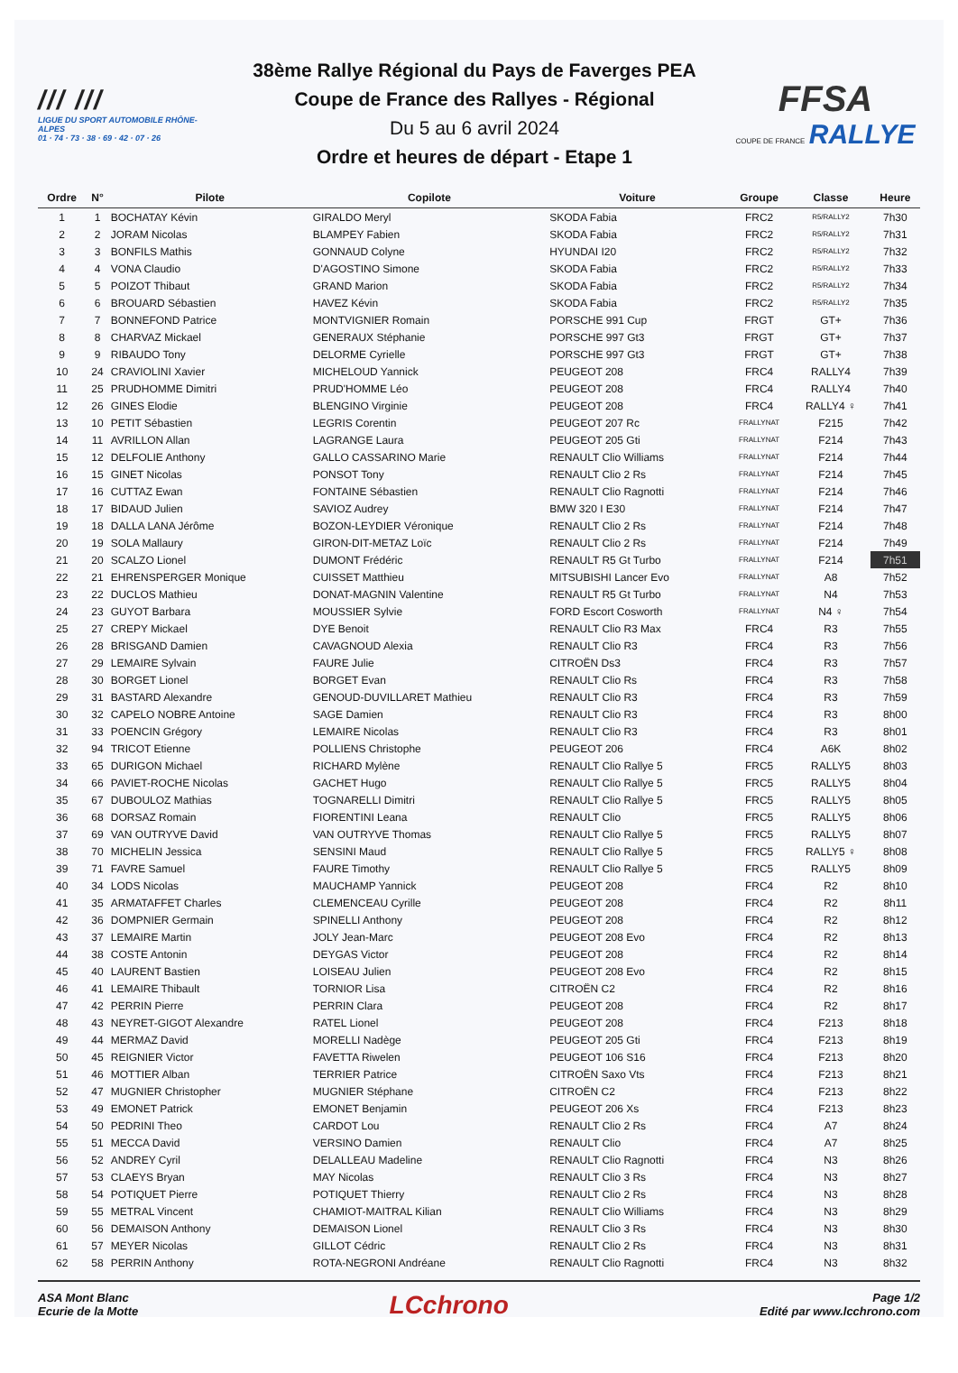/// ///
LIGUE DU SPORT AUTOMOBILE RHÔNE-ALPES
01 · 74 · 73 · 38 · 69 · 42 · 07 · 26
38ème Rallye Régional du Pays de Faverges PEA
Coupe de France des Rallyes - Régional
Du 5 au 6 avril 2024
Ordre et heures de départ - Etape 1
FFSA
COUPE DE FRANCE RALLYE
| Ordre | N° | Pilote | Copilote | Voiture | Groupe | Classe | Heure |
| --- | --- | --- | --- | --- | --- | --- | --- |
| 1 | 1 | BOCHATAY Kévin | GIRALDO Meryl | SKODA Fabia | FRC2 | R5/RALLY2 | 7h30 |
| 2 | 2 | JORAM Nicolas | BLAMPEY Fabien | SKODA Fabia | FRC2 | R5/RALLY2 | 7h31 |
| 3 | 3 | BONFILS Mathis | GONNAUD Colyne | HYUNDAI I20 | FRC2 | R5/RALLY2 | 7h32 |
| 4 | 4 | VONA Claudio | D'AGOSTINO Simone | SKODA Fabia | FRC2 | R5/RALLY2 | 7h33 |
| 5 | 5 | POIZOT Thibaut | GRAND Marion | SKODA Fabia | FRC2 | R5/RALLY2 | 7h34 |
| 6 | 6 | BROUARD Sébastien | HAVEZ Kévin | SKODA Fabia | FRC2 | R5/RALLY2 | 7h35 |
| 7 | 7 | BONNEFOND Patrice | MONTVIGNIER Romain | PORSCHE 991 Cup | FRGT | GT+ | 7h36 |
| 8 | 8 | CHARVAZ Mickael | GENERAUX Stéphanie | PORSCHE 997 Gt3 | FRGT | GT+ | 7h37 |
| 9 | 9 | RIBAUDO Tony | DELORME Cyrielle | PORSCHE 997 Gt3 | FRGT | GT+ | 7h38 |
| 10 | 24 | CRAVIOLINI Xavier | MICHELOUD Yannick | PEUGEOT 208 | FRC4 | RALLY4 | 7h39 |
| 11 | 25 | PRUDHOMME Dimitri | PRUD'HOMME Léo | PEUGEOT 208 | FRC4 | RALLY4 | 7h40 |
| 12 | 26 | GINES Elodie | BLENGINO Virginie | PEUGEOT 208 | FRC4 | RALLY4 ♀ | 7h41 |
| 13 | 10 | PETIT Sébastien | LEGRIS Corentin | PEUGEOT 207 Rc | FRALLYNAT | F215 | 7h42 |
| 14 | 11 | AVRILLON Allan | LAGRANGE Laura | PEUGEOT 205 Gti | FRALLYNAT | F214 | 7h43 |
| 15 | 12 | DELFOLIE Anthony | GALLO CASSARINO Marie | RENAULT Clio Williams | FRALLYNAT | F214 | 7h44 |
| 16 | 15 | GINET Nicolas | PONSOT Tony | RENAULT Clio 2 Rs | FRALLYNAT | F214 | 7h45 |
| 17 | 16 | CUTTAZ Ewan | FONTAINE Sébastien | RENAULT Clio Ragnotti | FRALLYNAT | F214 | 7h46 |
| 18 | 17 | BIDAUD Julien | SAVIOZ Audrey | BMW 320 I E30 | FRALLYNAT | F214 | 7h47 |
| 19 | 18 | DALLA LANA Jérôme | BOZON-LEYDIER Véronique | RENAULT Clio 2 Rs | FRALLYNAT | F214 | 7h48 |
| 20 | 19 | SOLA Mallaury | GIRON-DIT-METAZ Loïc | RENAULT Clio 2 Rs | FRALLYNAT | F214 | 7h49 |
| 21 | 20 | SCALZO Lionel | DUMONT Frédéric | RENAULT R5 Gt Turbo | FRALLYNAT | F214 | 7h51 |
| 22 | 21 | EHRENSPERGER Monique | CUISSET Matthieu | MITSUBISHI Lancer Evo | FRALLYNAT | A8 | 7h52 |
| 23 | 22 | DUCLOS Mathieu | DONAT-MAGNIN Valentine | RENAULT R5 Gt Turbo | FRALLYNAT | N4 | 7h53 |
| 24 | 23 | GUYOT Barbara | MOUSSIER Sylvie | FORD Escort Cosworth | FRALLYNAT | N4 ♀ | 7h54 |
| 25 | 27 | CREPY Mickael | DYE Benoit | RENAULT Clio R3 Max | FRC4 | R3 | 7h55 |
| 26 | 28 | BRISGAND Damien | CAVAGNOUD Alexia | RENAULT Clio R3 | FRC4 | R3 | 7h56 |
| 27 | 29 | LEMAIRE Sylvain | FAURE Julie | CITROËN Ds3 | FRC4 | R3 | 7h57 |
| 28 | 30 | BORGET Lionel | BORGET Evan | RENAULT Clio Rs | FRC4 | R3 | 7h58 |
| 29 | 31 | BASTARD Alexandre | GENOUD-DUVILLARET Mathieu | RENAULT Clio R3 | FRC4 | R3 | 7h59 |
| 30 | 32 | CAPELO NOBRE Antoine | SAGE Damien | RENAULT Clio R3 | FRC4 | R3 | 8h00 |
| 31 | 33 | POENCIN Grégory | LEMAIRE Nicolas | RENAULT Clio R3 | FRC4 | R3 | 8h01 |
| 32 | 94 | TRICOT Etienne | POLLIENS Christophe | PEUGEOT 206 | FRC4 | A6K | 8h02 |
| 33 | 65 | DURIGON Michael | RICHARD Mylène | RENAULT Clio Rallye 5 | FRC5 | RALLY5 | 8h03 |
| 34 | 66 | PAVIET-ROCHE Nicolas | GACHET Hugo | RENAULT Clio Rallye 5 | FRC5 | RALLY5 | 8h04 |
| 35 | 67 | DUBOULOZ Mathias | TOGNARELLI Dimitri | RENAULT Clio Rallye 5 | FRC5 | RALLY5 | 8h05 |
| 36 | 68 | DORSAZ Romain | FIORENTINI Leana | RENAULT Clio | FRC5 | RALLY5 | 8h06 |
| 37 | 69 | VAN OUTRYVE David | VAN OUTRYVE Thomas | RENAULT Clio Rallye 5 | FRC5 | RALLY5 | 8h07 |
| 38 | 70 | MICHELIN Jessica | SENSINI Maud | RENAULT Clio Rallye 5 | FRC5 | RALLY5 ♀ | 8h08 |
| 39 | 71 | FAVRE Samuel | FAURE Timothy | RENAULT Clio Rallye 5 | FRC5 | RALLY5 | 8h09 |
| 40 | 34 | LODS Nicolas | MAUCHAMP Yannick | PEUGEOT 208 | FRC4 | R2 | 8h10 |
| 41 | 35 | ARMATAFFET Charles | CLEMENCEAU Cyrille | PEUGEOT 208 | FRC4 | R2 | 8h11 |
| 42 | 36 | DOMPNIER Germain | SPINELLI Anthony | PEUGEOT 208 | FRC4 | R2 | 8h12 |
| 43 | 37 | LEMAIRE Martin | JOLY Jean-Marc | PEUGEOT 208 Evo | FRC4 | R2 | 8h13 |
| 44 | 38 | COSTE Antonin | DEYGAS Victor | PEUGEOT 208 | FRC4 | R2 | 8h14 |
| 45 | 40 | LAURENT Bastien | LOISEAU Julien | PEUGEOT 208 Evo | FRC4 | R2 | 8h15 |
| 46 | 41 | LEMAIRE Thibault | TORNIOR Lisa | CITROËN C2 | FRC4 | R2 | 8h16 |
| 47 | 42 | PERRIN Pierre | PERRIN Clara | PEUGEOT 208 | FRC4 | R2 | 8h17 |
| 48 | 43 | NEYRET-GIGOT Alexandre | RATEL Lionel | PEUGEOT 208 | FRC4 | F213 | 8h18 |
| 49 | 44 | MERMAZ David | MORELLI Nadège | PEUGEOT 205 Gti | FRC4 | F213 | 8h19 |
| 50 | 45 | REIGNIER Victor | FAVETTA Riwelen | PEUGEOT 106 S16 | FRC4 | F213 | 8h20 |
| 51 | 46 | MOTTIER Alban | TERRIER Patrice | CITROËN Saxo Vts | FRC4 | F213 | 8h21 |
| 52 | 47 | MUGNIER Christopher | MUGNIER Stéphane | CITROËN C2 | FRC4 | F213 | 8h22 |
| 53 | 49 | EMONET Patrick | EMONET Benjamin | PEUGEOT 206 Xs | FRC4 | F213 | 8h23 |
| 54 | 50 | PEDRINI Theo | CARDOT Lou | RENAULT Clio 2 Rs | FRC4 | A7 | 8h24 |
| 55 | 51 | MECCA David | VERSINO Damien | RENAULT Clio | FRC4 | A7 | 8h25 |
| 56 | 52 | ANDREY Cyril | DELALLEAU Madeline | RENAULT Clio Ragnotti | FRC4 | N3 | 8h26 |
| 57 | 53 | CLAEYS Bryan | MAY Nicolas | RENAULT Clio 3 Rs | FRC4 | N3 | 8h27 |
| 58 | 54 | POTIQUET Pierre | POTIQUET Thierry | RENAULT Clio 2 Rs | FRC4 | N3 | 8h28 |
| 59 | 55 | METRAL Vincent | CHAMIOT-MAITRAL Kilian | RENAULT Clio Williams | FRC4 | N3 | 8h29 |
| 60 | 56 | DEMAISON Anthony | DEMAISON Lionel | RENAULT Clio 3 Rs | FRC4 | N3 | 8h30 |
| 61 | 57 | MEYER Nicolas | GILLOT Cédric | RENAULT Clio 2 Rs | FRC4 | N3 | 8h31 |
| 62 | 58 | PERRIN Anthony | ROTA-NEGRONI Andréane | RENAULT Clio Ragnotti | FRC4 | N3 | 8h32 |
ASA Mont Blanc
Ecurie de la Motte
LCchrono
Page 1/2
Edité par www.lcchrono.com